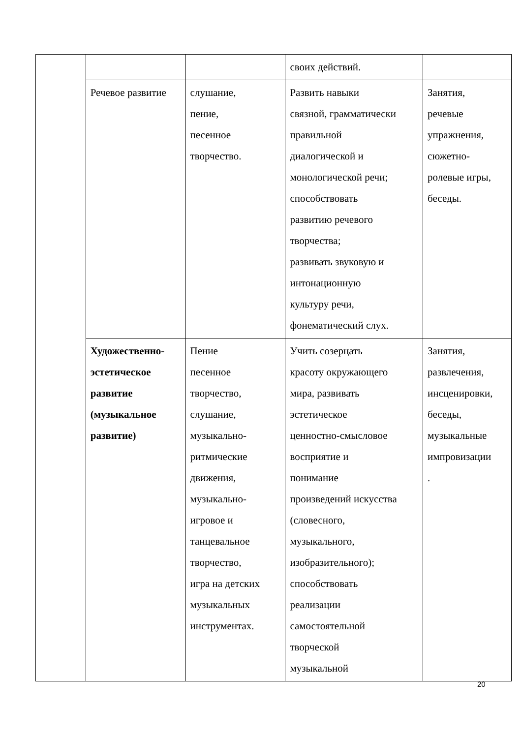| | | | своих действий. | |
| | Речевое развитие | слушание, пение, песенное творчество. | Развить навыки связной, грамматически правильной диалогической и монологической речи; способствовать развитию речевого творчества; развивать звуковую и интонационную культуру речи, фонематический слух. | Занятия, речевые упражнения, сюжетно- ролевые игры, беседы. |
| | Художественно- эстетическое развитие (музыкальное развитие) | Пение песенное творчество, слушание, музыкально- ритмические движения, музыкально- игровое и танцевальное творчество, игра на детских музыкальных инструментах. | Учить созерцать красоту окружающего мира, развивать эстетическое ценностно-смысловое восприятие и понимание произведений искусства (словесного, музыкального, изобразительного); способствовать реализации самостоятельной творческой музыкальной | Занятия, развлечения, инсценировки, беседы, музыкальные импровизации . |
20